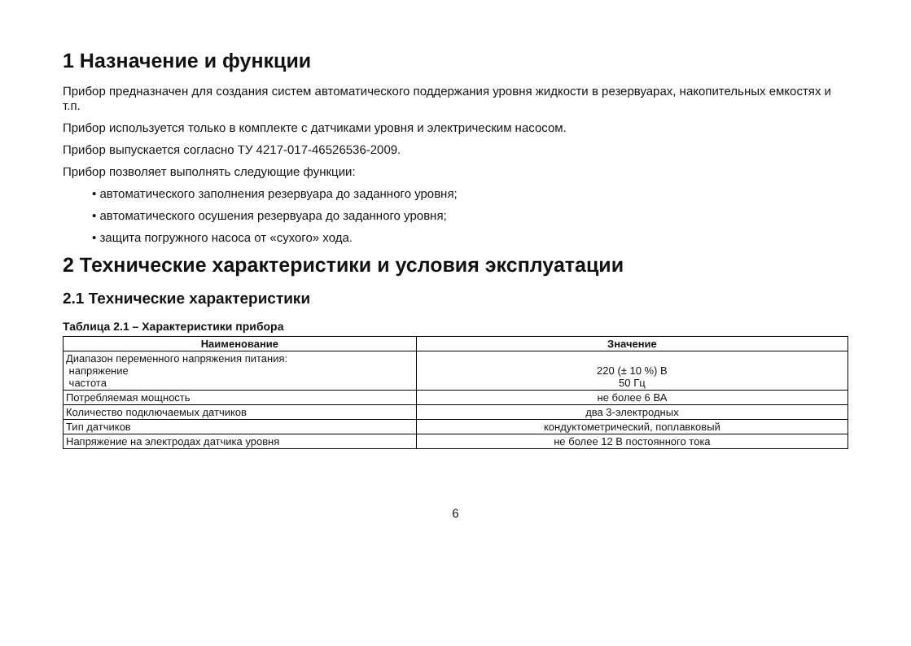1 Назначение и функции
Прибор предназначен для создания систем автоматического поддержания уровня жидкости в резервуарах, накопительных емкостях и т.п.
Прибор используется только в комплекте с датчиками уровня и электрическим насосом.
Прибор выпускается согласно ТУ 4217-017-46526536-2009.
Прибор позволяет выполнять следующие функции:
• автоматического заполнения резервуара до заданного уровня;
• автоматического осушения резервуара до заданного уровня;
• защита погружного насоса от «сухого» хода.
2 Технические характеристики и условия эксплуатации
2.1 Технические характеристики
Таблица 2.1 – Характеристики прибора
| Наименование | Значение |
| --- | --- |
| Диапазон переменного напряжения питания: напряжение частота | 220 (± 10 %) В 50 Гц |
| Потребляемая мощность | не более 6 ВА |
| Количество подключаемых датчиков | два 3-электродных |
| Тип датчиков | кондуктометрический, поплавковый |
| Напряжение на электродах датчика уровня | не более 12 В постоянного тока |
6